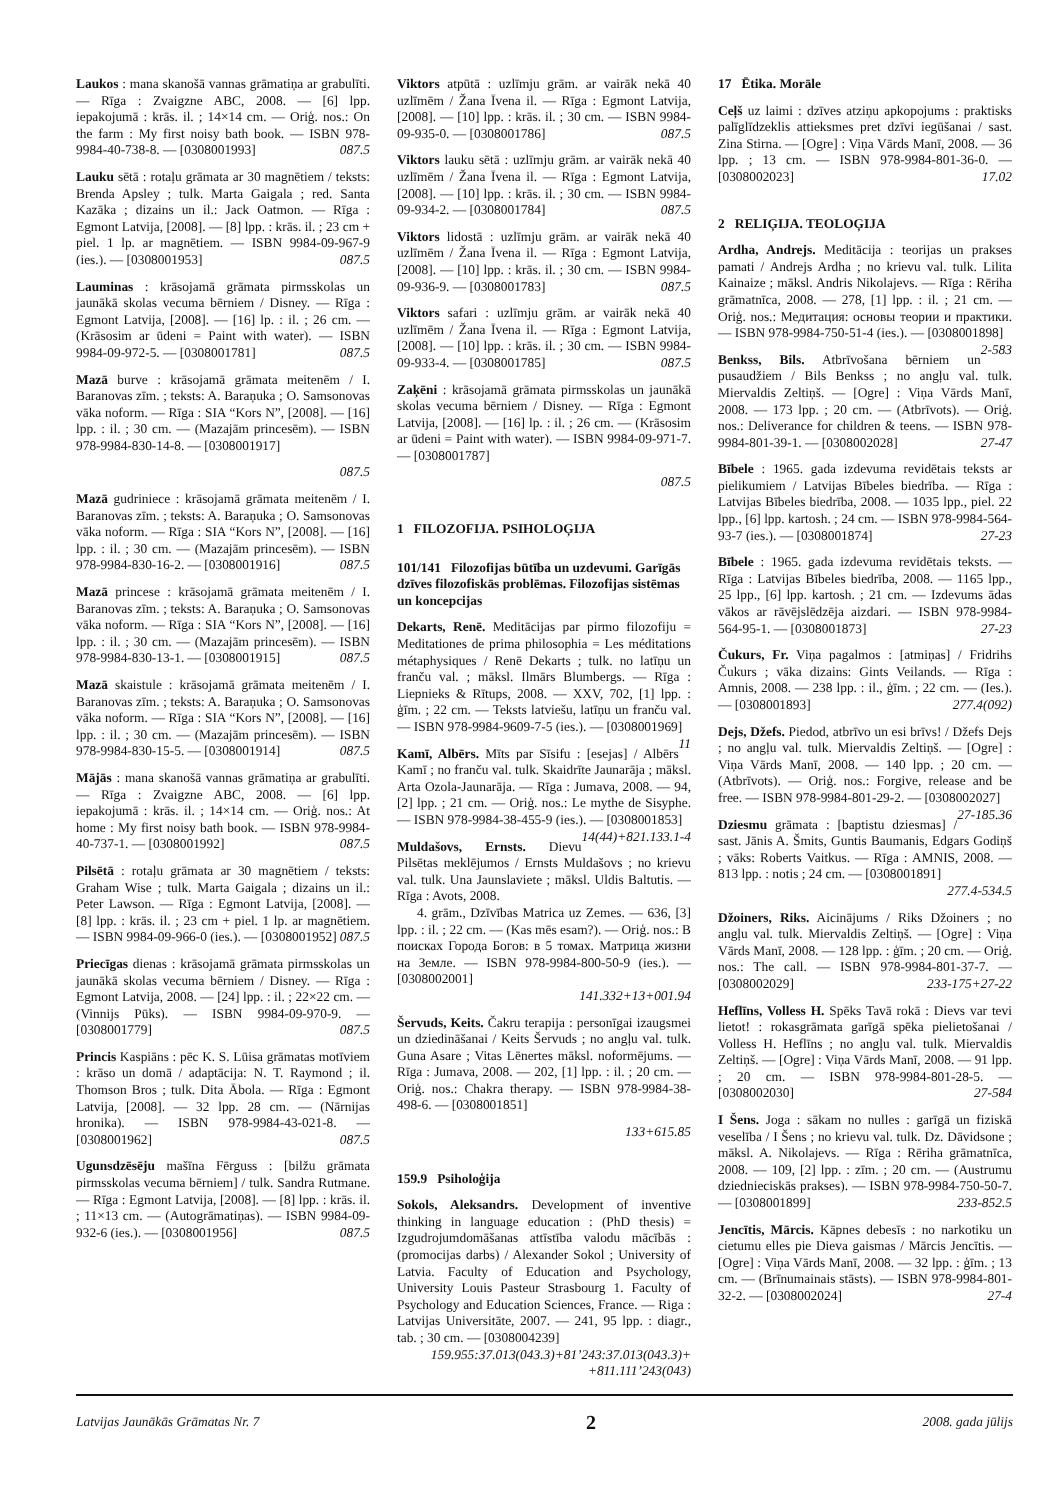Laukos : mana skanošā vannas grāmatiņa ar grabulīti. — Rīga : Zvaigzne ABC, 2008. — [6] lpp. iepakojumā : krās. il. ; 14×14 cm. — Oriģ. nos.: On the farm : My first noisy bath book. — ISBN 978-9984-40-738-8. — [0308001993] 087.5
Lauku sētā : rotaļu grāmata ar 30 magnētiem / teksts: Brenda Apsley ; tulk. Marta Gaigala ; red. Santa Kazāka ; dizains un il.: Jack Oatmon. — Rīga : Egmont Latvija, [2008]. — [8] lpp. : krās. il. ; 23 cm + piel. 1 lp. ar magnētiem. — ISBN 9984-09-967-9 (ies.). — [0308001953] 087.5
Lauminas : krāsojamā grāmata pirmsskolas un jaunākā skolas vecuma bērniem / Disney. — Rīga : Egmont Latvija, [2008]. — [16] lp. : il. ; 26 cm. — (Krāsosim ar ūdeni = Paint with water). — ISBN 9984-09-972-5. — [0308001781] 087.5
Mazā burve : krāsojamā grāmata meitenēm / I. Baranovas zīm. ; teksts: A. Baraņuka ; O. Samsonovas vāka noform. — Rīga : SIA “Kors N”, [2008]. — [16] lpp. : il. ; 30 cm. — (Mazajām princesēm). — ISBN 978-9984-830-14-8. — [0308001917]
087.5
Mazā gudriniece : krāsojamā grāmata meitenēm / I. Baranovas zīm. ; teksts: A. Baraņuka ; O. Samsonovas vāka noform. — Rīga : SIA “Kors N”, [2008]. — [16] lpp. : il. ; 30 cm. — (Mazajām princesēm). — ISBN 978-9984-830-16-2. — [0308001916] 087.5
Mazā princese : krāsojamā grāmata meitenēm / I. Baranovas zīm. ; teksts: A. Baraņuka ; O. Samsonovas vāka noform. — Rīga : SIA “Kors N”, [2008]. — [16] lpp. : il. ; 30 cm. — (Mazajām princesēm). — ISBN 978-9984-830-13-1. — [0308001915] 087.5
Mazā skaistule : krāsojamā grāmata meitenēm / I. Baranovas zīm. ; teksts: A. Baraņuka ; O. Samsonovas vāka noform. — Rīga : SIA “Kors N”, [2008]. — [16] lpp. : il. ; 30 cm. — (Mazajām princesēm). — ISBN 978-9984-830-15-5. — [0308001914] 087.5
Mājās : mana skanošā vannas grāmatiņa ar grabulīti. — Rīga : Zvaigzne ABC, 2008. — [6] lpp. iepakojumā : krās. il. ; 14×14 cm. — Oriģ. nos.: At home : My first noisy bath book. — ISBN 978-9984-40-737-1. — [0308001992] 087.5
Pilsētā : rotaļu grāmata ar 30 magnētiem / teksts: Graham Wise ; tulk. Marta Gaigala ; dizains un il.: Peter Lawson. — Rīga : Egmont Latvija, [2008]. — [8] lpp. : krās. il. ; 23 cm + piel. 1 lp. ar magnētiem. — ISBN 9984-09-966-0 (ies.). — [0308001952] 087.5
Priecīgas dienas : krāsojamā grāmata pirmsskolas un jaunākā skolas vecuma bērniem / Disney. — Rīga : Egmont Latvija, 2008. — [24] lpp. : il. ; 22×22 cm. — (Vinnijs Pūks). — ISBN 9984-09-970-9. — [0308001779] 087.5
Princis Kaspiāns : pēc K. S. Lūisa grāmatas motīviem : krāso un domā / adaptācija: N. T. Raymond ; il. Thomson Bros ; tulk. Dita Ābola. — Rīga : Egmont Latvija, [2008]. — 32 lpp. 28 cm. — (Nārnijas hronika). — ISBN 978-9984-43-021-8. — [0308001962] 087.5
Ugunsdzēsēju mašīna Fērguss : [bilžu grāmata pirmsskolas vecuma bērniem] / tulk. Sandra Rutmane. — Rīga : Egmont Latvija, [2008]. — [8] lpp. : krās. il. ; 11×13 cm. — (Autogrāmatiņas). — ISBN 9984-09-932-6 (ies.). — [0308001956] 087.5
Viktors atpūtā : uzlīmju grām. ar vairāk nekā 40 uzlīmēm / Žana Īvena il. — Rīga : Egmont Latvija, [2008]. — [10] lpp. : krās. il. ; 30 cm. — ISBN 9984-09-935-0. — [0308001786] 087.5
Viktors lauku sētā : uzlīmju grām. ar vairāk nekā 40 uzlīmēm / Žana Īvena il. — Rīga : Egmont Latvija, [2008]. — [10] lpp. : krās. il. ; 30 cm. — ISBN 9984-09-934-2. — [0308001784] 087.5
Viktors lidostā : uzlīmju grām. ar vairāk nekā 40 uzlīmēm / Žana Īvena il. — Rīga : Egmont Latvija, [2008]. — [10] lpp. : krās. il. ; 30 cm. — ISBN 9984-09-936-9. — [0308001783] 087.5
Viktors safari : uzlīmju grām. ar vairāk nekā 40 uzlīmēm / Žana Īvena il. — Rīga : Egmont Latvija, [2008]. — [10] lpp. : krās. il. ; 30 cm. — ISBN 9984-09-933-4. — [0308001785] 087.5
Zaķēni : krāsojamā grāmata pirmsskolas un jaunākā skolas vecuma bērniem / Disney. — Rīga : Egmont Latvija, [2008]. — [16] lp. : il. ; 26 cm. — (Krāsosim ar ūdeni = Paint with water). — ISBN 9984-09-971-7. — [0308001787]
087.5
1 FILOZOFIJA. PSIHOLOĢIJA
101/141 Filozofijas būtība un uzdevumi. Garīgās dzīves filozofiskās problēmas. Filozofijas sistēmas un koncepcijas
Dekarts, Renē. Meditācijas par pirmo filozofiju = Meditationes de prima philosophia = Les méditations métaphysiques / Renē Dekarts ; tulk. no latīņu un franču val. ; māksl. Ilmārs Blumbergs. — Rīga : Liepnieks & Rītups, 2008. — XXV, 702, [1] lpp. : ģīm. ; 22 cm. — Teksts latviešu, latīņu un franču val. — ISBN 978-9984-9609-7-5 (ies.). — [0308001969] 11
Kamī, Albērs. Mīts par Sīsifu : [esejas] / Albērs Kamī ; no franču val. tulk. Skaidrīte Jaunarāja ; māksl. Arta Ozola-Jaunarāja. — Rīga : Jumava, 2008. — 94, [2] lpp. ; 21 cm. — Oriģ. nos.: Le mythe de Sisyphe. — ISBN 978-9984-38-455-9 (ies.). — [0308001853] 14(44)+821.133.1-4
Muldašovs, Ernsts. Dievu Pilsētas meklējumos / Ernsts Muldašovs ; no krievu val. tulk. Una Jaunslaviete ; māksl. Uldis Baltutis. — Rīga : Avots, 2008.
4. grām., Dzīvības Matrica uz Zemes. — 636, [3] lpp. : il. ; 22 cm. — (Kas mēs esam?). — Oriģ. nos.: В поисках Города Богов: в 5 томах. Матрица жизни на Земле. — ISBN 978-9984-800-50-9 (ies.). — [0308002001]
141.332+13+001.94
Šervuds, Keits. Čakru terapija : personīgai izaugsmei un dziedināšanai / Keits Šervuds ; no angļu val. tulk. Guna Asare ; Vitas Lēnertes māksl. noformējums. — Rīga : Jumava, 2008. — 202, [1] lpp. : il. ; 20 cm. — Oriģ. nos.: Chakra therapy. — ISBN 978-9984-38-498-6. — [0308001851]
133+615.85
159.9 Psiholoģija
Sokols, Aleksandrs. Development of inventive thinking in language education : (PhD thesis) = Izgudrojumdomāšanas attīstība valodu mācībās : (promocijas darbs) / Alexander Sokol ; University of Latvia. Faculty of Education and Psychology, University Louis Pasteur Strasbourg 1. Faculty of Psychology and Education Sciences, France. — Riga : Latvijas Universitāte, 2007. — 241, 95 lpp. : diagr., tab. ; 30 cm. — [0308004239]
159.955:37.013(043.3)+81’243:37.013(043.3)+ +811.111’243(043)
17 Ētika. Morāle
Ceļš uz laimi : dzīves atziņu apkopojums : praktisks palīglīdzeklis attieksmes pret dzīvi iegūšanai / sast. Zina Stirna. — [Ogre] : Viņa Vārds Manī, 2008. — 36 lpp. ; 13 cm. — ISBN 978-9984-801-36-0. — [0308002023] 17.02
2 RELIĢIJA. TEOLOĢIJA
Ardha, Andrejs. Meditācija : teorijas un prakses pamati / Andrejs Ardha ; no krievu val. tulk. Lilita Kainaize ; māksl. Andris Nikolajevs. — Rīga : Rēriha grāmatnīca, 2008. — 278, [1] lpp. : il. ; 21 cm. — Oriģ. nos.: Медитация: основы теории и практики. — ISBN 978-9984-750-51-4 (ies.). — [0308001898] 2-583
Benkss, Bils. Atbrīvošana bērniem un pusaudžiem / Bils Benkss ; no angļu val. tulk. Miervaldis Zeltiņš. — [Ogre] : Viņa Vārds Manī, 2008. — 173 lpp. ; 20 cm. — (Atbrīvots). — Oriģ. nos.: Deliverance for children & teens. — ISBN 978-9984-801-39-1. — [0308002028] 27-47
Bībele : 1965. gada izdevuma revidētais teksts ar pielikumiem / Latvijas Bībeles biedrība. — Rīga : Latvijas Bībeles biedrība, 2008. — 1035 lpp., piel. 22 lpp., [6] lpp. kartosh. ; 24 cm. — ISBN 978-9984-564-93-7 (ies.). — [0308001874] 27-23
Bībele : 1965. gada izdevuma revidētais teksts. — Rīga : Latvijas Bībeles biedrība, 2008. — 1165 lpp., 25 lpp., [6] lpp. kartosh. ; 21 cm. — Izdevums ādas vākos ar rāvējslēdzēja aizdari. — ISBN 978-9984-564-95-1. — [0308001873] 27-23
Čukurs, Fr. Viņa pagalmos : [atmiņas] / Fridrihs Čukurs ; vāka dizains: Gints Veilands. — Rīga : Amnis, 2008. — 238 lpp. : il., ģīm. ; 22 cm. — (Ies.). — [0308001893] 277.4(092)
Dejs, Džefs. Piedod, atbrīvo un esi brīvs! / Džefs Dejs ; no angļu val. tulk. Miervaldis Zeltiņš. — [Ogre] : Viņa Vārds Manī, 2008. — 140 lpp. ; 20 cm. — (Atbrīvots). — Oriģ. nos.: Forgive, release and be free. — ISBN 978-9984-801-29-2. — [0308002027] 27-185.36
Dziesmu grāmata : [baptistu dziesmas] / sast. Jānis A. Šmits, Guntis Baumanis, Edgars Godiņš ; vāks: Roberts Vaitkus. — Rīga : AMNIS, 2008. — 813 lpp. : notis ; 24 cm. — [0308001891]
277.4-534.5
Džoiners, Riks. Aicinājums / Riks Džoiners ; no angļu val. tulk. Miervaldis Zeltiņš. — [Ogre] : Viņa Vārds Manī, 2008. — 128 lpp. : ģīm. ; 20 cm. — Oriģ. nos.: The call. — ISBN 978-9984-801-37-7. — [0308002029] 233-175+27-22
Heflīns, Volless H. Spēks Tavā rokā : Dievs var tevi lietot! : rokasgrāmata garīgā spēka pielietošanai / Volless H. Heflīns ; no angļu val. tulk. Miervaldis Zeltiņš. — [Ogre] : Viņa Vārds Manī, 2008. — 91 lpp. ; 20 cm. — ISBN 978-9984-801-28-5. — [0308002030] 27-584
I Šens. Joga : sākam no nulles : garīgā un fiziskā veselība / I Šens ; no krievu val. tulk. Dz. Dāvidsone ; māksl. A. Nikolajevs. — Rīga : Rēriha grāmatnīca, 2008. — 109, [2] lpp. : zīm. ; 20 cm. — (Austrumu dziednieciskās prakses). — ISBN 978-9984-750-50-7. — [0308001899] 233-852.5
Jencītis, Mārcis. Kāpnes debesīs : no narkotiku un cietumu elles pie Dieva gaismas / Mārcis Jencītis. — [Ogre] : Viņa Vārds Manī, 2008. — 32 lpp. : ģīm. ; 13 cm. — (Brīnumainais stāsts). — ISBN 978-9984-801-32-2. — [0308002024] 27-4
Latvijas Jaunākās Grāmatas Nr. 7 2 2008. gada jūlijs